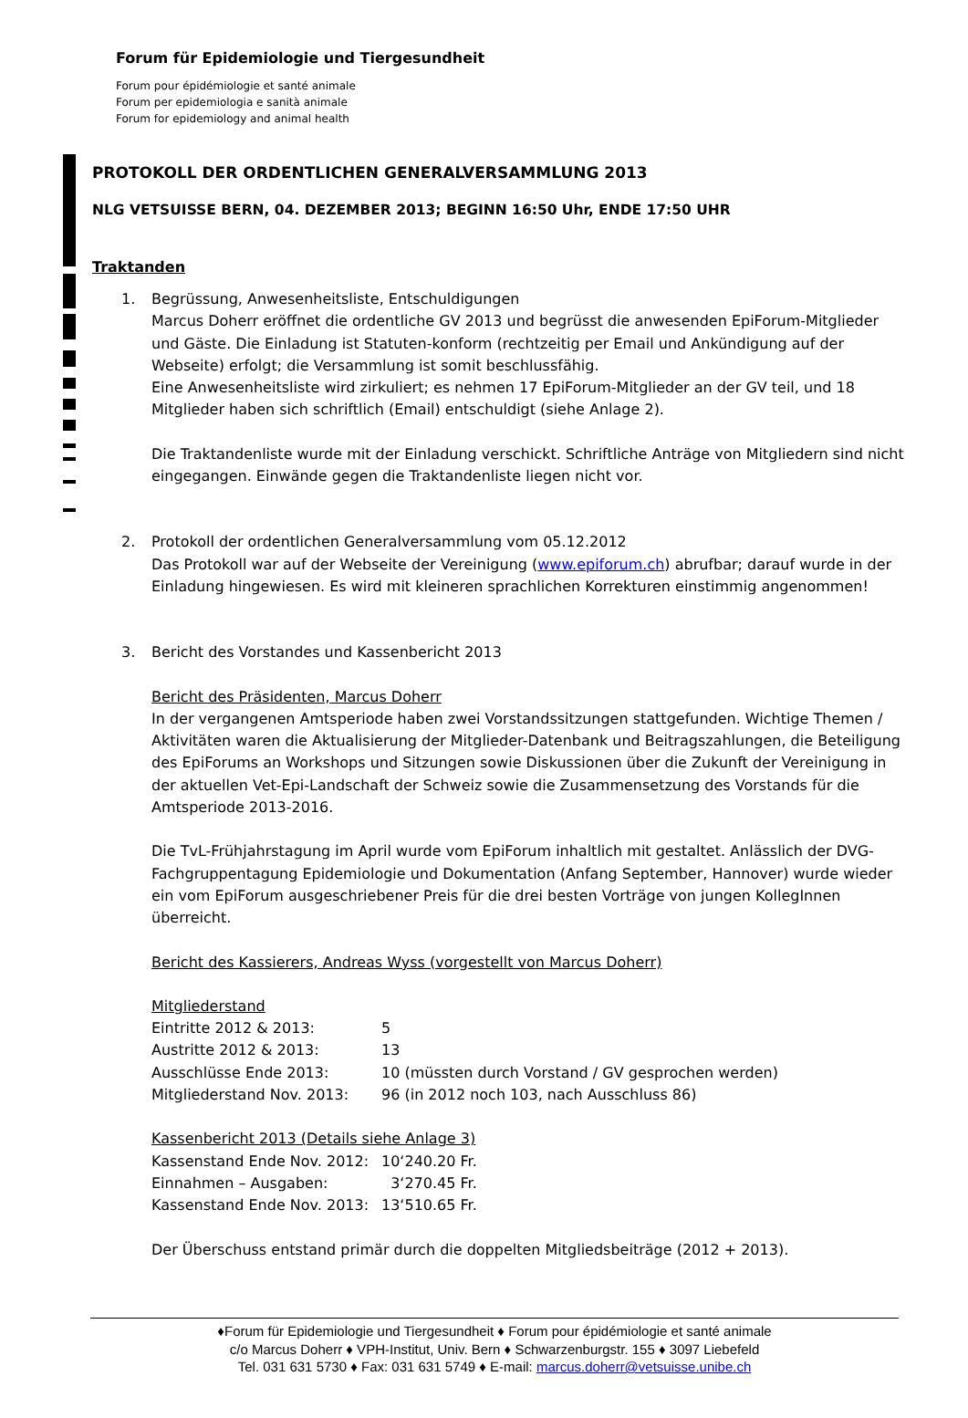Forum für Epidemiologie und Tiergesundheit
Forum pour épidémiologie et santé animale
Forum per epidemiologia e sanità animale
Forum for epidemiology and animal health
PROTOKOLL DER ORDENTLICHEN GENERALVERSAMMLUNG 2013
NLG VETSUISSE BERN, 04. DEZEMBER 2013; BEGINN 16:50 Uhr, ENDE 17:50 UHR
Traktanden
1. Begrüssung, Anwesenheitsliste, Entschuldigungen
Marcus Doherr eröffnet die ordentliche GV 2013 und begrüsst die anwesenden EpiForum-Mitglieder und Gäste. Die Einladung ist Statuten-konform (rechtzeitig per Email und Ankündigung auf der Webseite) erfolgt; die Versammlung ist somit beschlussfähig.
Eine Anwesenheitsliste wird zirkuliert; es nehmen 17 EpiForum-Mitglieder an der GV teil, und 18 Mitglieder haben sich schriftlich (Email) entschuldigt (siehe Anlage 2).
Die Traktandenliste wurde mit der Einladung verschickt. Schriftliche Anträge von Mitgliedern sind nicht eingegangen. Einwände gegen die Traktandenliste liegen nicht vor.
2. Protokoll der ordentlichen Generalversammlung vom 05.12.2012
Das Protokoll war auf der Webseite der Vereinigung (www.epiforum.ch) abrufbar; darauf wurde in der Einladung hingewiesen. Es wird mit kleineren sprachlichen Korrekturen einstimmig angenommen!
3. Bericht des Vorstandes und Kassenbericht 2013
Bericht des Präsidenten, Marcus Doherr
In der vergangenen Amtsperiode haben zwei Vorstandssitzungen stattgefunden. Wichtige Themen / Aktivitäten waren die Aktualisierung der Mitglieder-Datenbank und Beitragszahlungen, die Beteiligung des EpiForums an Workshops und Sitzungen sowie Diskussionen über die Zukunft der Vereinigung in der aktuellen Vet-Epi-Landschaft der Schweiz sowie die Zusammensetzung des Vorstands für die Amtsperiode 2013-2016.
Die TvL-Frühjahrstagung im April wurde vom EpiForum inhaltlich mit gestaltet. Anlässlich der DVG-Fachgruppentagung Epidemiologie und Dokumentation (Anfang September, Hannover) wurde wieder ein vom EpiForum ausgeschriebener Preis für die drei besten Vorträge von jungen KollegInnen überreicht.
Bericht des Kassierers, Andreas Wyss (vorgestellt von Marcus Doherr)
Mitgliederstand
| Eintritte 2012 & 2013: | 5 |
| Austritte 2012 & 2013: | 13 |
| Ausschlüsse Ende 2013: | 10 (müssten durch Vorstand / GV gesprochen werden) |
| Mitgliederstand Nov. 2013: | 96 (in 2012 noch 103, nach Ausschluss 86) |
Kassenbericht 2013 (Details siehe Anlage 3)
| Kassenstand Ende Nov. 2012: | 10‘240.20 Fr. |
| Einnahmen – Ausgaben: | 3‘270.45 Fr. |
| Kassenstand Ende Nov. 2013: | 13‘510.65 Fr. |
Der Überschuss entstand primär durch die doppelten Mitgliedsbeiträge (2012 + 2013).
♦Forum für Epidemiologie und Tiergesundheit ♦ Forum pour épidémiologie et santé animale
c/o Marcus Doherr ♦ VPH-Institut, Univ. Bern ♦ Schwarzenburgstr. 155 ♦ 3097 Liebefeld
Tel. 031 631 5730 ♦ Fax: 031 631 5749 ♦ E-mail: marcus.doherr@vetsuisse.unibe.ch